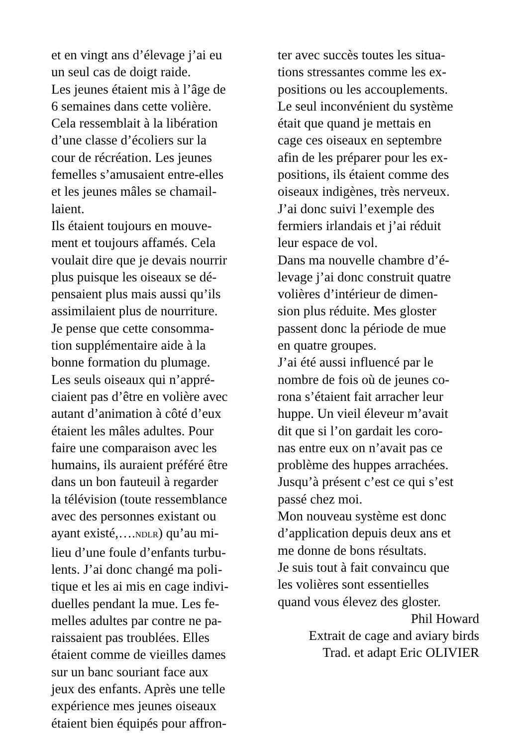et en vingt ans d’élevage j’ai eu
un seul cas de doigt raide.
Les jeunes étaient mis à l’âge de
6 semaines dans cette volière.
Cela ressemblait à la libération
d’une classe d’écoliers sur la
cour de récréation. Les jeunes
femelles s’amusaient entre-elles
et les jeunes mâles se chamail-
laient.
Ils étaient toujours en mouve-
ment et toujours affamés. Cela
voulait dire que je devais nourrir
plus puisque les oiseaux se dé-
pensaient plus mais aussi qu’ils
assimilaient plus de nourriture.
Je pense que cette consomma-
tion supplémentaire aide à la
bonne formation du plumage.
Les seuls oiseaux qui n’appré-
ciaient pas d’être en volière avec
autant d’animation à côté d’eux
étaient les mâles adultes. Pour
faire une comparaison avec les
humains, ils auraient préféré être
dans un bon fauteuil à regarder
la télévision (toute ressemblance
avec des personnes existant ou
ayant existé,….NDLR) qu’au mi-
lieu d’une foule d’enfants turbu-
lents. J’ai donc changé ma poli-
tique et les ai mis en cage indivi-
duelles pendant la mue. Les fe-
melles adultes par contre ne pa-
raissaient pas troublées. Elles
étaient comme de vieilles dames
sur un banc souriant face aux
jeux des enfants. Après une telle
expérience mes jeunes oiseaux
étaient bien équipés pour affron-
ter avec succès toutes les situa-
tions stressantes comme les ex-
positions ou les accouplements.
Le seul inconvénient du système
était que quand je mettais en
cage ces oiseaux en septembre
afin de les préparer pour les ex-
positions, ils étaient comme des
oiseaux indigènes, très nerveux.
J’ai donc suivi l’exemple des
fermiers irlandais et j’ai réduit
leur espace de vol.
Dans ma nouvelle chambre d’é-
levage j’ai donc construit quatre
volières d’intérieur de dimen-
sion plus réduite. Mes gloster
passent donc la période de mue
en quatre groupes.
J’ai été aussi influencé par le
nombre de fois où de jeunes co-
rona s’étaient fait arracher leur
huppe. Un vieil éleveur m’avait
dit que si l’on gardait les coro-
nas entre eux on n’avait pas ce
problème des huppes arrachées.
Jusqu’à présent c’est ce qui s’est
passé chez moi.
Mon nouveau système est donc
d’application depuis deux ans et
me donne de bons résultats.
Je suis tout à fait convaincu que
les volières sont essentielles
quand vous élevez des gloster.
Phil Howard
Extrait de cage and aviary birds
Trad. et adapt Eric OLIVIER